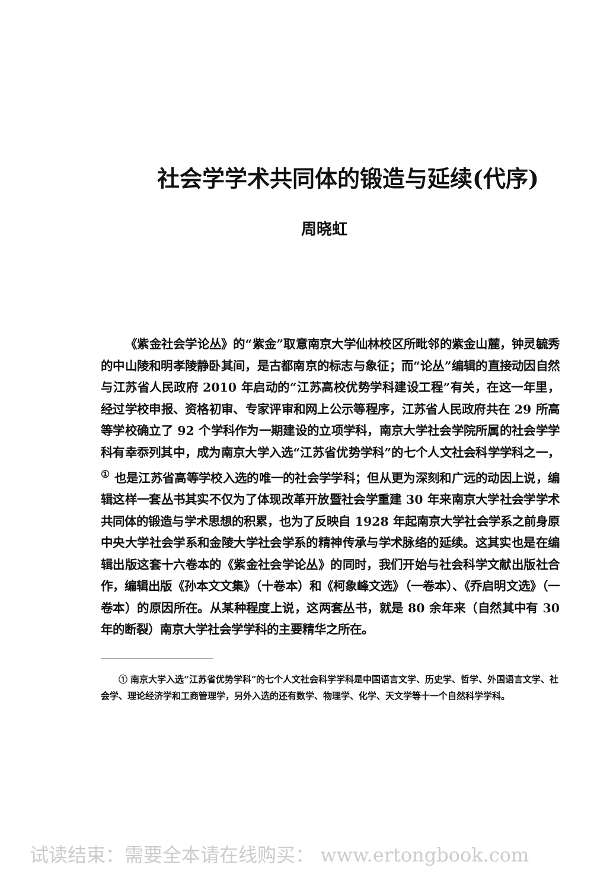社会学学术共同体的锻造与延续(代序)
周晓虹
《紫金社会学论丛》的“紫金”取意南京大学仙林校区所毗邻的紫金山麓，钟灵毓秀的中山陵和明孝陵静卧其间，是古都南京的标志与象征；而“论丛”编辑的直接动因自然与江苏省人民政府 2010 年启动的“江苏高校优势学科建设工程”有关，在这一年里，经过学校申报、资格初审、专家评审和网上公示等程序，江苏省人民政府共在 29 所高等学校确立了 92 个学科作为一期建设的立项学科，南京大学社会学院所属的社会学学科有幸忝列其中，成为南京大学入选“江苏省优势学科”的七个人文社会科学学科之一，<sup>①</sup> 也是江苏省高等学校入选的唯一的社会学学科；但从更为深刻和广远的动因上说，编辑这样一套丛书其实不仅为了体现改革开放暨社会学重建 30 年来南京大学社会学学术共同体的锻造与学术思想的积累，也为了反映自 1928 年起南京大学社会学系之前身原中央大学社会学系和金陵大学社会学系的精神传承与学术脉络的延续。这其实也是在编辑出版这套十六卷本的《紫金社会学论丛》的同时，我们开始与社会科学文献出版社合作，编辑出版《孙本文文集》（十卷本）和《柯象峰文选》（一卷本）、《乔启明文选》（一卷本）的原因所在。从某种程度上说，这两套丛书，就是 80 余年来（自然其中有 30 年的断裂）南京大学社会学学科的主要精华之所在。
① 南京大学入选“江苏省优势学科”的七个人文社会科学学科是中国语言文学、历史学、哲学、外国语言文学、社会学、理论经济学和工商管理学，另外入选的还有数学、物理学、化学、天文学等十一个自然科学学科。
试读结束：需要全本请在线购买： www.ertongbook.com